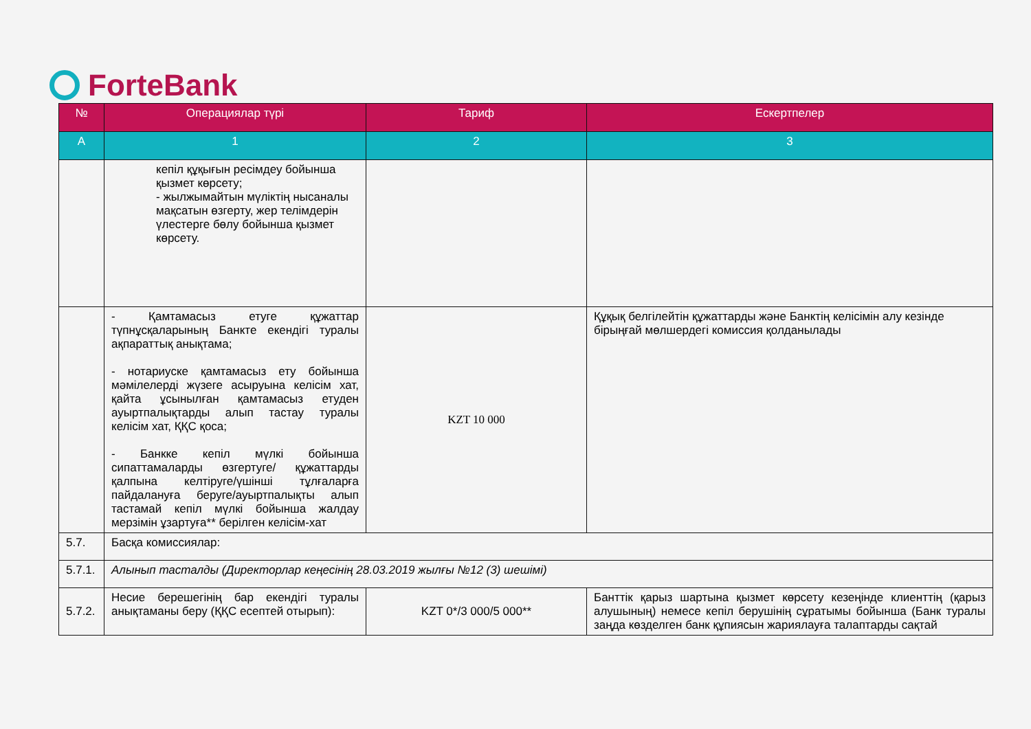ForteBank
| № | Операциялар түрі | Тариф | Ескертпелер |
| --- | --- | --- | --- |
| А | 1 | 2 | 3 |
| | кепіл құқығын ресімдеу бойынша қызмет көрсету; - жылжымайтын мүліктің нысаналы мақсатын өзгерту, жер телімдерін үлестерге бөлу бойынша қызмет көрсету. | | |
| | - Қамтамасыз етуге құжаттар түпнұсқаларының Банкте екендігі туралы ақпараттық анықтама; - нотариуске қамтамасыз ету бойынша мәмілелерді жүзеге асыруына келісім хат, қайта ұсынылған қамтамасыз етуден ауыртпалықтарды алып тастау туралы келісім хат, ҚҚС қоса; - Банкке кепіл мүлкі бойынша сипаттамаларды өзгертуге/ құжаттарды қалпына келтіруге/үшінші тұлғаларға пайдалануға беруге/ауыртпалықты алып тастамай кепіл мүлкі бойынша жалдау мерзімін ұзартуға** берілген келісім-хат | KZT 10 000 | Құқық белгілейтін құжаттарды және Банктің келісімін алу кезінде бірыңғай мөлшердегі комиссия қолданылады |
| 5.7. | Басқа комиссиялар: | | |
| 5.7.1. | Алынып тасталды (Директорлар кеңесінің 28.03.2019 жылғы №12 (3) шешімі) | | |
| 5.7.2. | Несие берешегінің бар екендігі туралы анықтаманы беру (ҚҚС есептей отырып): | KZT 0*/3 000/5 000** | Банттік қарыз шартына қызмет көрсету кезеңінде клиенттің (қарыз алушының) немесе кепіл берушінің сұратымы бойынша (Банк туралы заңда көзделген банк құпиясын жариялауға талаптарды сақтай |